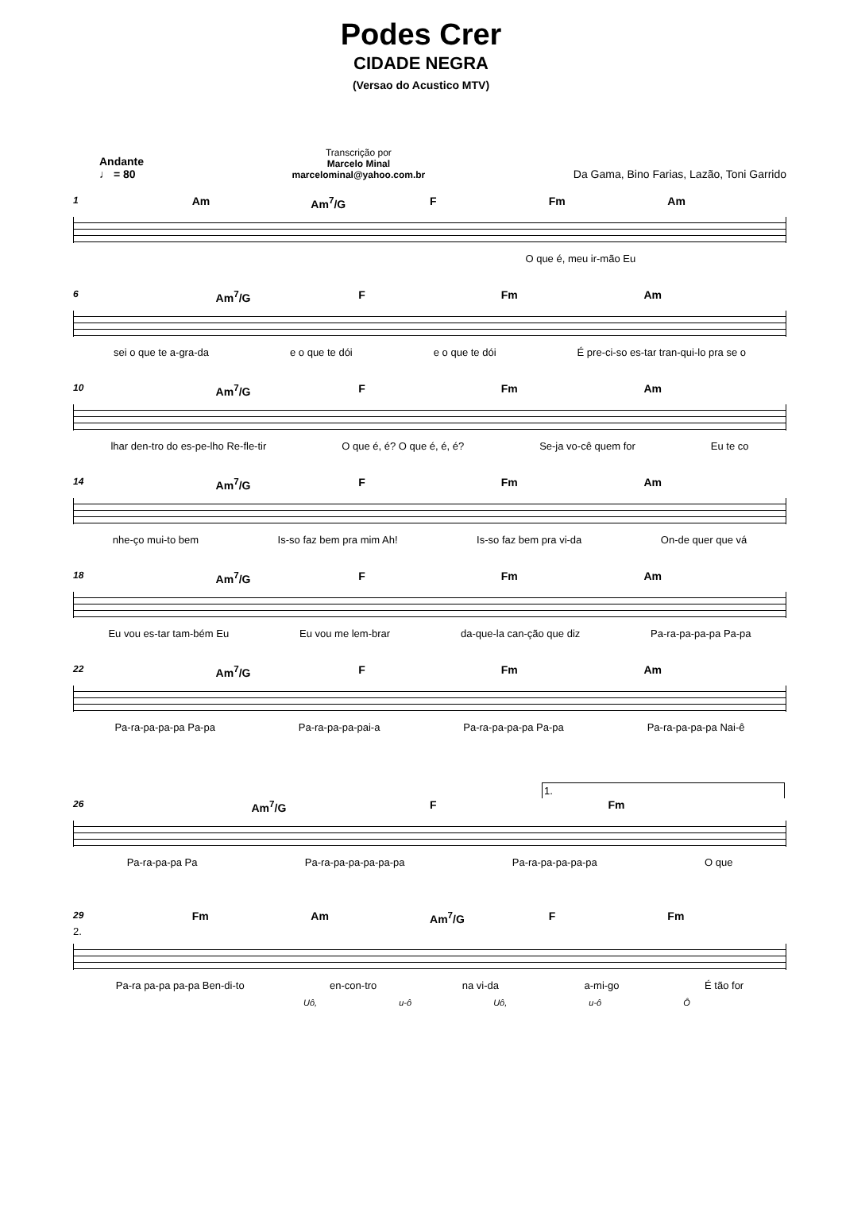Podes Crer
CIDADE NEGRA
(Versao do Acustico MTV)
Andante
♩ = 80
Transcrição por
Marcelo Minal
marcelominal@yahoo.com.br
Da Gama, Bino Farias, Lazão, Toni Garrido
1 Am Am<sup>7</sup>/G F Fm Am
O que é, meu ir-mão Eu
6 Am<sup>7</sup>/G F Fm Am
sei o que te a-gra-da e o que te dói e o que te dói É pre-ci-so es-tar tran-qui-lo pra se o
10 Am<sup>7</sup>/G F Fm Am
lhar den-tro do es-pe-lho Re-fle-tir O que é, é? O que é, é, é? Se-ja vo-cê quem for Eu te co
14 Am<sup>7</sup>/G F Fm Am
nhe-ço mui-to bem Is-so faz bem pra mim Ah! Is-so faz bem pra vi-da On-de quer que vá
18 Am<sup>7</sup>/G F Fm Am
Eu vou es-tar tam-bém Eu Eu vou me lem-brar da-que-la can-ção que diz Pa-ra-pa-pa-pa Pa-pa
22 Am<sup>7</sup>/G F Fm Am
Pa-ra-pa-pa-pa Pa-pa Pa-ra-pa-pa-pai-a Pa-ra-pa-pa-pa Pa-pa Pa-ra-pa-pa-pa Nai-ê
1.
26 Am<sup>7</sup>/G F Fm
Pa-ra-pa-pa Pa Pa-ra-pa-pa-pa-pa-pa Pa-ra-pa-pa-pa-pa O que
29 Fm Am Am<sup>7</sup>/G F Fm
2.
Pa-ra pa-pa pa-pa Ben-di-to en-con-tro na vi-da a-mi-go É tão for
Uô, u-ô Uô, u-ô Ô